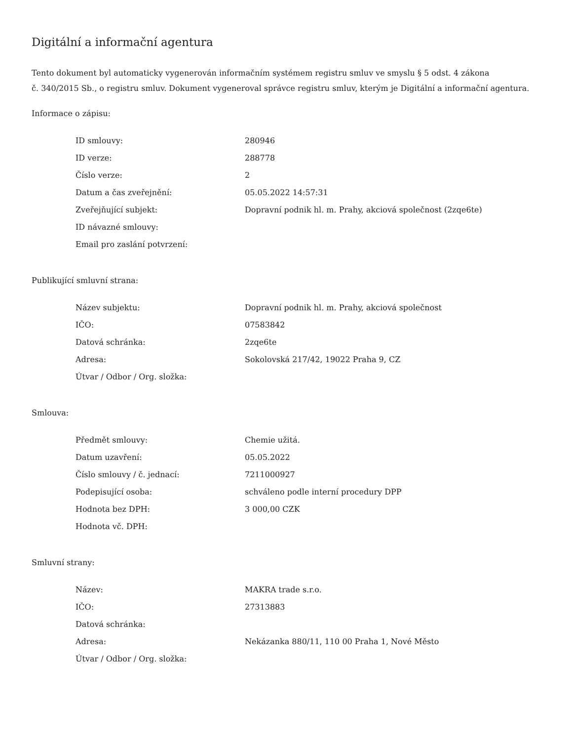Digitální a informační agentura
Tento dokument byl automaticky vygenerován informačním systémem registru smluv ve smyslu § 5 odst. 4 zákona
č. 340/2015 Sb., o registru smluv. Dokument vygeneroval správce registru smluv, kterým je Digitální a informační agentura.
Informace o zápisu:
| ID smlouvy: | 280946 |
| ID verze: | 288778 |
| Číslo verze: | 2 |
| Datum a čas zveřejnění: | 05.05.2022 14:57:31 |
| Zveřejňující subjekt: | Dopravní podnik hl. m. Prahy, akciová společnost (2zqe6te) |
| ID návazné smlouvy: | |
| Email pro zaslání potvrzení: | |
Publikující smluvní strana:
| Název subjektu: | Dopravní podnik hl. m. Prahy, akciová společnost |
| IČO: | 07583842 |
| Datová schránka: | 2zqe6te |
| Adresa: | Sokolovská 217/42, 19022 Praha 9, CZ |
| Útvar / Odbor / Org. složka: | |
Smlouva:
| Předmět smlouvy: | Chemie užitá. |
| Datum uzavření: | 05.05.2022 |
| Číslo smlouvy / č. jednací: | 7211000927 |
| Podepisující osoba: | schváleno podle interní procedury DPP |
| Hodnota bez DPH: | 3 000,00 CZK |
| Hodnota vč. DPH: | |
Smluvní strany:
| Název: | MAKRA trade s.r.o. |
| IČO: | 27313883 |
| Datová schránka: | |
| Adresa: | Nekázanka 880/11, 110 00 Praha 1, Nové Město |
| Útvar / Odbor / Org. složka: | |